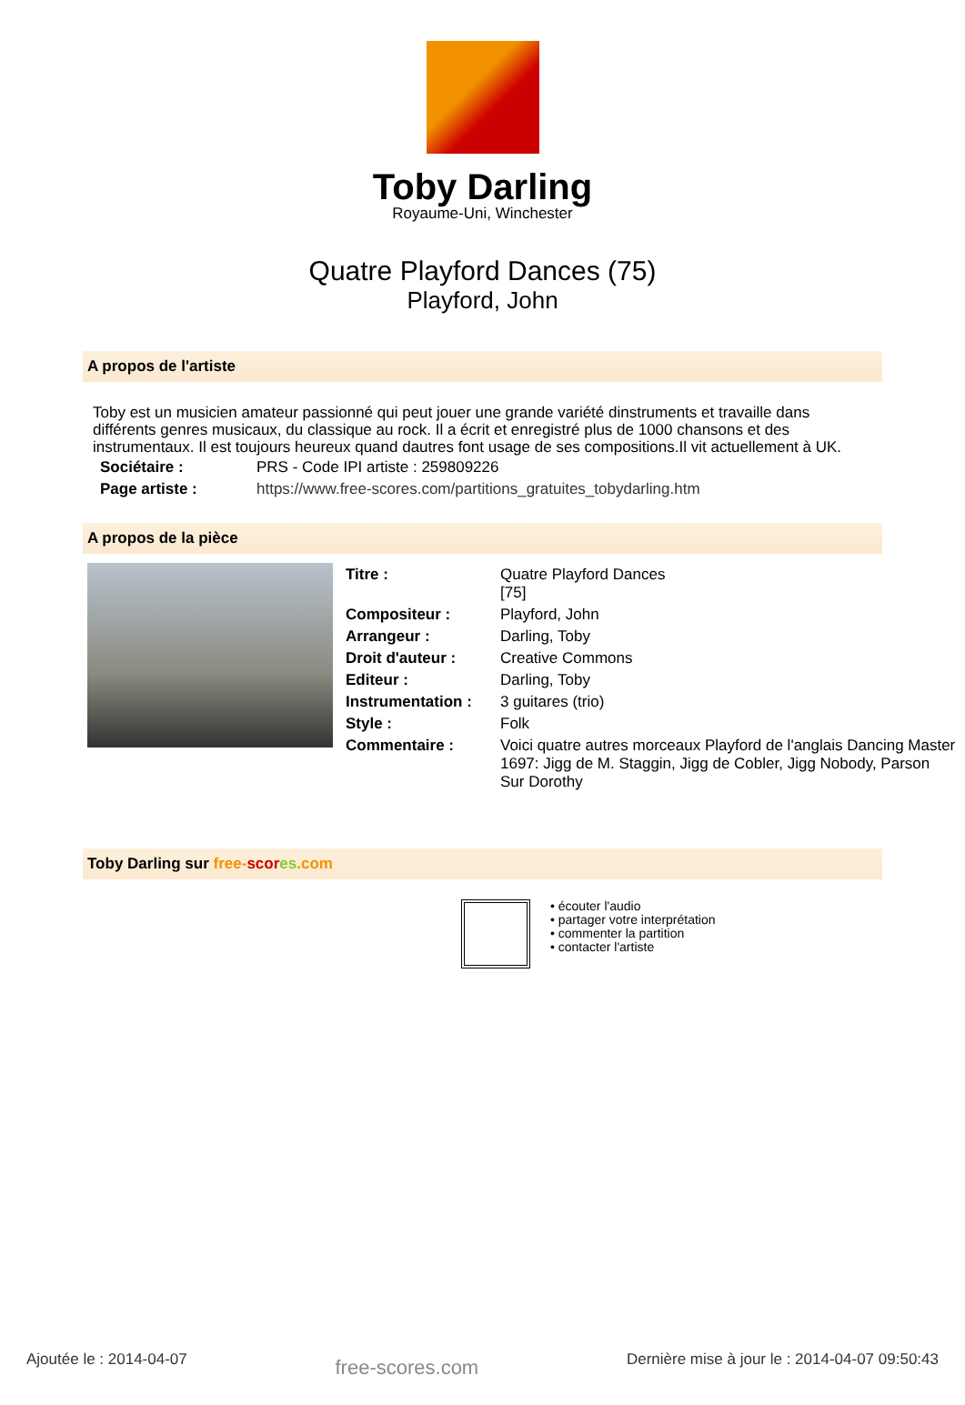Toby Darling
Royaume-Uni, Winchester
Quatre Playford Dances (75)
Playford, John
A propos de l'artiste
Toby est un musicien amateur passionné qui peut jouer une grande variété dinstruments et travaille dans différents genres musicaux, du classique au rock. Il a écrit et enregistré plus de 1000 chansons et des instrumentaux. Il est toujours heureux quand dautres font usage de ses compositions.Il vit actuellement à UK.
| Sociétaire : | PRS - Code IPI artiste : 259809226 |
| Page artiste : | https://www.free-scores.com/partitions_gratuites_tobydarling.htm |
A propos de la pièce
| Titre : | Quatre Playford Dances [75] |
| Compositeur : | Playford, John |
| Arrangeur : | Darling, Toby |
| Droit d'auteur : | Creative Commons |
| Editeur : | Darling, Toby |
| Instrumentation : | 3 guitares (trio) |
| Style : | Folk |
| Commentaire : | Voici quatre autres morceaux Playford de l'anglais Dancing Master 1697: Jigg de M. Staggin, Jigg de Cobler, Jigg Nobody, Parson Sur Dorothy |
Toby Darling sur free-scor es.com
• écouter l'audio
• partager votre interprétation
• commenter la partition
• contacter l'artiste
Ajoutée le : 2014-04-07 free-scores.com Dernière mise à jour le : 2014-04-07 09:50:43